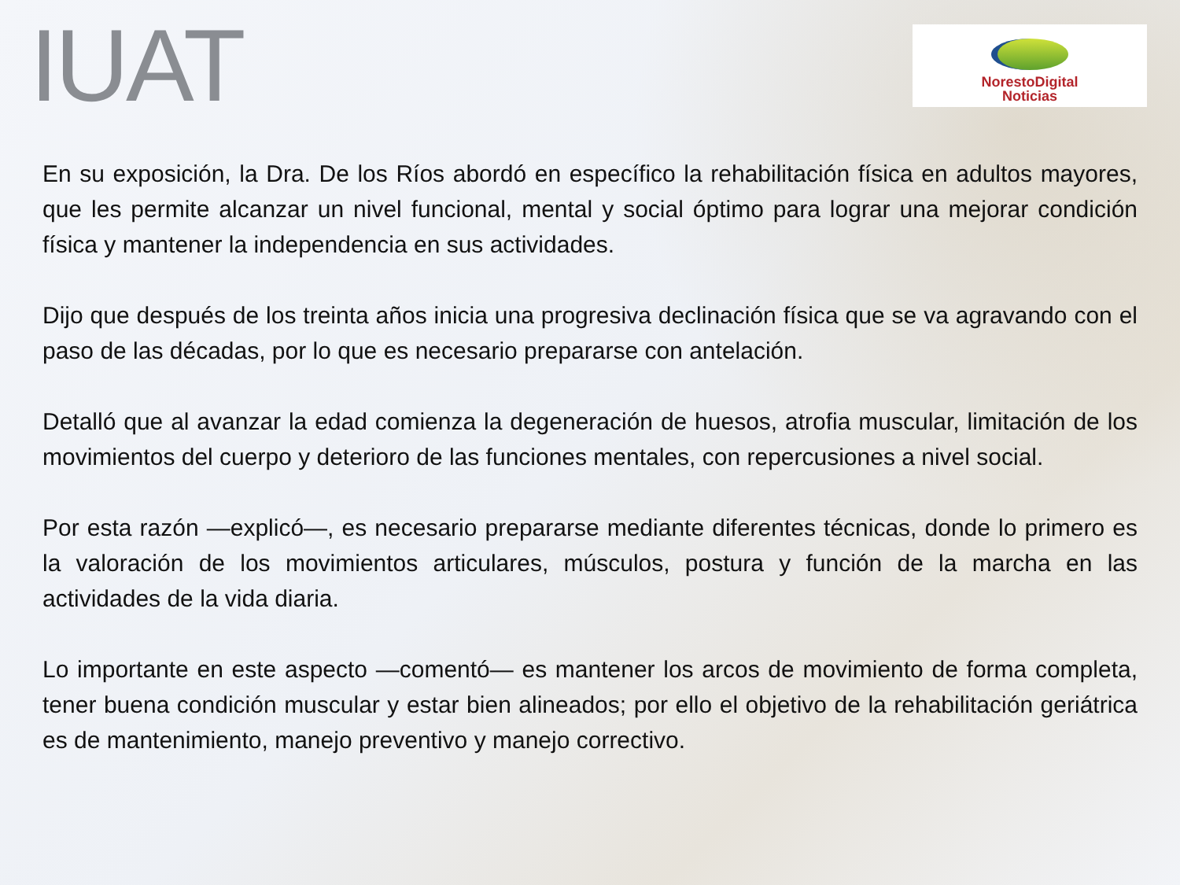IUAT
NorestoDigital
Noticias
En su exposición, la Dra. De los Ríos abordó en específico la rehabilitación física en adultos mayores, que les permite alcanzar un nivel funcional, mental y social óptimo para lograr una mejorar condición física y mantener la independencia en sus actividades.
Dijo que después de los treinta años inicia una progresiva declinación física que se va agravando con el paso de las décadas, por lo que es necesario prepararse con antelación.
Detalló que al avanzar la edad comienza la degeneración de huesos, atrofia muscular, limitación de los movimientos del cuerpo y deterioro de las funciones mentales, con repercusiones a nivel social.
Por esta razón —explicó—, es necesario prepararse mediante diferentes técnicas, donde lo primero es la valoración de los movimientos articulares, músculos, postura y función de la marcha en las actividades de la vida diaria.
Lo importante en este aspecto —comentó— es mantener los arcos de movimiento de forma completa, tener buena condición muscular y estar bien alineados; por ello el objetivo de la rehabilitación geriátrica es de mantenimiento, manejo preventivo y manejo correctivo.